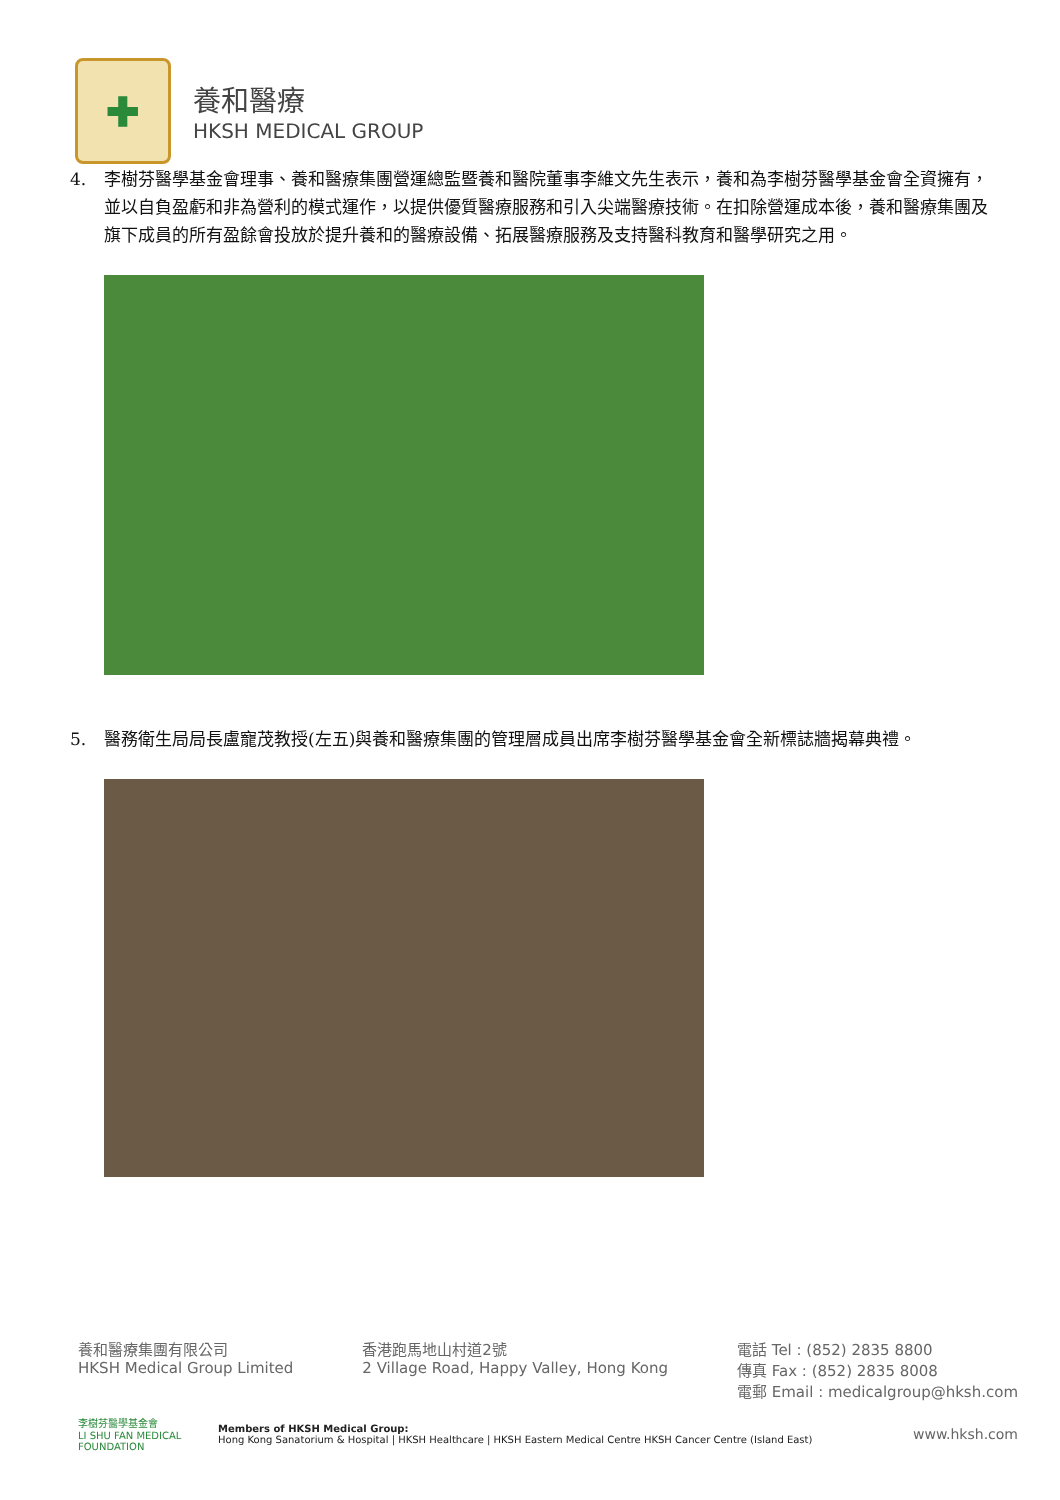✚
養和醫療
HKSH MEDICAL GROUP
4. 李樹芬醫學基金會理事、養和醫療集團營運總監暨養和醫院董事李維文先生表示，養和為李樹芬醫學基金會全資擁有，並以自負盈虧和非為營利的模式運作，以提供優質醫療服務和引入尖端醫療技術。在扣除營運成本後，養和醫療集團及旗下成員的所有盈餘會投放於提升養和的醫療設備、拓展醫療服務及支持醫科教育和醫學研究之用。
5. 醫務衛生局局長盧寵茂教授(左五)與養和醫療集團的管理層成員出席李樹芬醫學基金會全新標誌牆揭幕典禮。
養和醫療集團有限公司
HKSH Medical Group Limited
香港跑馬地山村道2號
2 Village Road, Happy Valley, Hong Kong
電話 Tel : (852) 2835 8800
傳真 Fax : (852) 2835 8008
電郵 Email : medicalgroup@hksh.com
李樹芬醫學基金會
LI SHU FAN MEDICAL FOUNDATION
Members of HKSH Medical Group:
Hong Kong Sanatorium & Hospital | HKSH Healthcare | HKSH Eastern Medical Centre HKSH Cancer Centre (Island East)
www.hksh.com